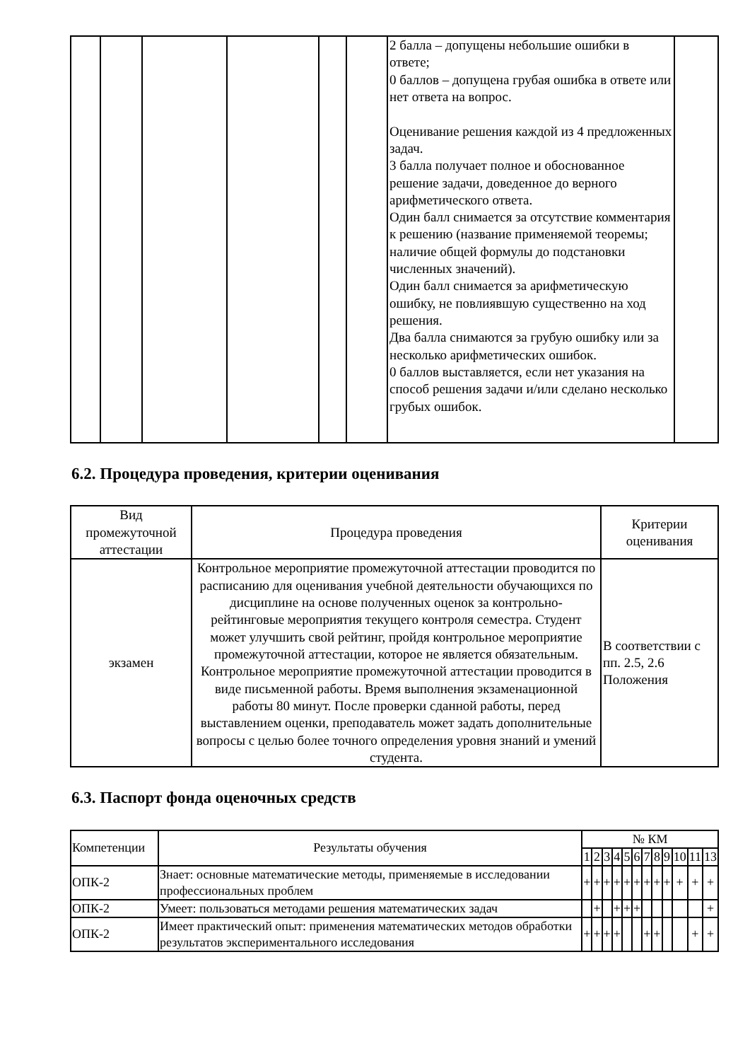| | | | | | | 2 балла – допущены небольшие ошибки в ответе; 0 баллов – допущена грубая ошибка в ответе или нет ответа на вопрос. Оценивание решения каждой из 4 предложенных задач. 3 балла получает полное и обоснованное решение задачи, доведенное до верного арифметического ответа. Один балл снимается за отсутствие комментария к решению (название применяемой теоремы; наличие общей формулы до подстановки численных значений). Один балл снимается за арифметическую ошибку, не повлиявшую существенно на ход решения. Два балла снимаются за грубую ошибку или за несколько арифметических ошибок. 0 баллов выставляется, если нет указания на способ решения задачи и/или сделано несколько грубых ошибок. | |
6.2. Процедура проведения, критерии оценивания
| Вид промежуточной аттестации | Процедура проведения | Критерии оценивания |
| --- | --- | --- |
| экзамен | Контрольное мероприятие промежуточной аттестации проводится по расписанию для оценивания учебной деятельности обучающихся по дисциплине на основе полученных оценок за контрольно-рейтинговые мероприятия текущего контроля семестра. Студент может улучшить свой рейтинг, пройдя контрольное мероприятие промежуточной аттестации, которое не является обязательным. Контрольное мероприятие промежуточной аттестации проводится в виде письменной работы. Время выполнения экзаменационной работы 80 минут. После проверки сданной работы, перед выставлением оценки, преподаватель может задать дополнительные вопросы с целью более точного определения уровня знаний и умений студента. | В соответствии с пп. 2.5, 2.6 Положения |
6.3. Паспорт фонда оценочных средств
| Компетенции | Результаты обучения | № КМ | | | | | | | | | | | |
| | | 1 | 2 | 3 | 4 | 5 | 6 | 7 | 8 | 9 | 10 | 11 | 13 |
| ОПК-2 | Знает: основные математические методы, применяемые в исследовании профессиональных проблем | + | + | + | + | + | + | + | + | + | + | + | + |
| ОПК-2 | Умеет: пользоваться методами решения математических задач | | + | | + | + | + | | | | | | + |
| ОПК-2 | Имеет практический опыт: применения математических методов обработки результатов экспериментального исследования | + | + | + | + | | | + | + | | | + | + |